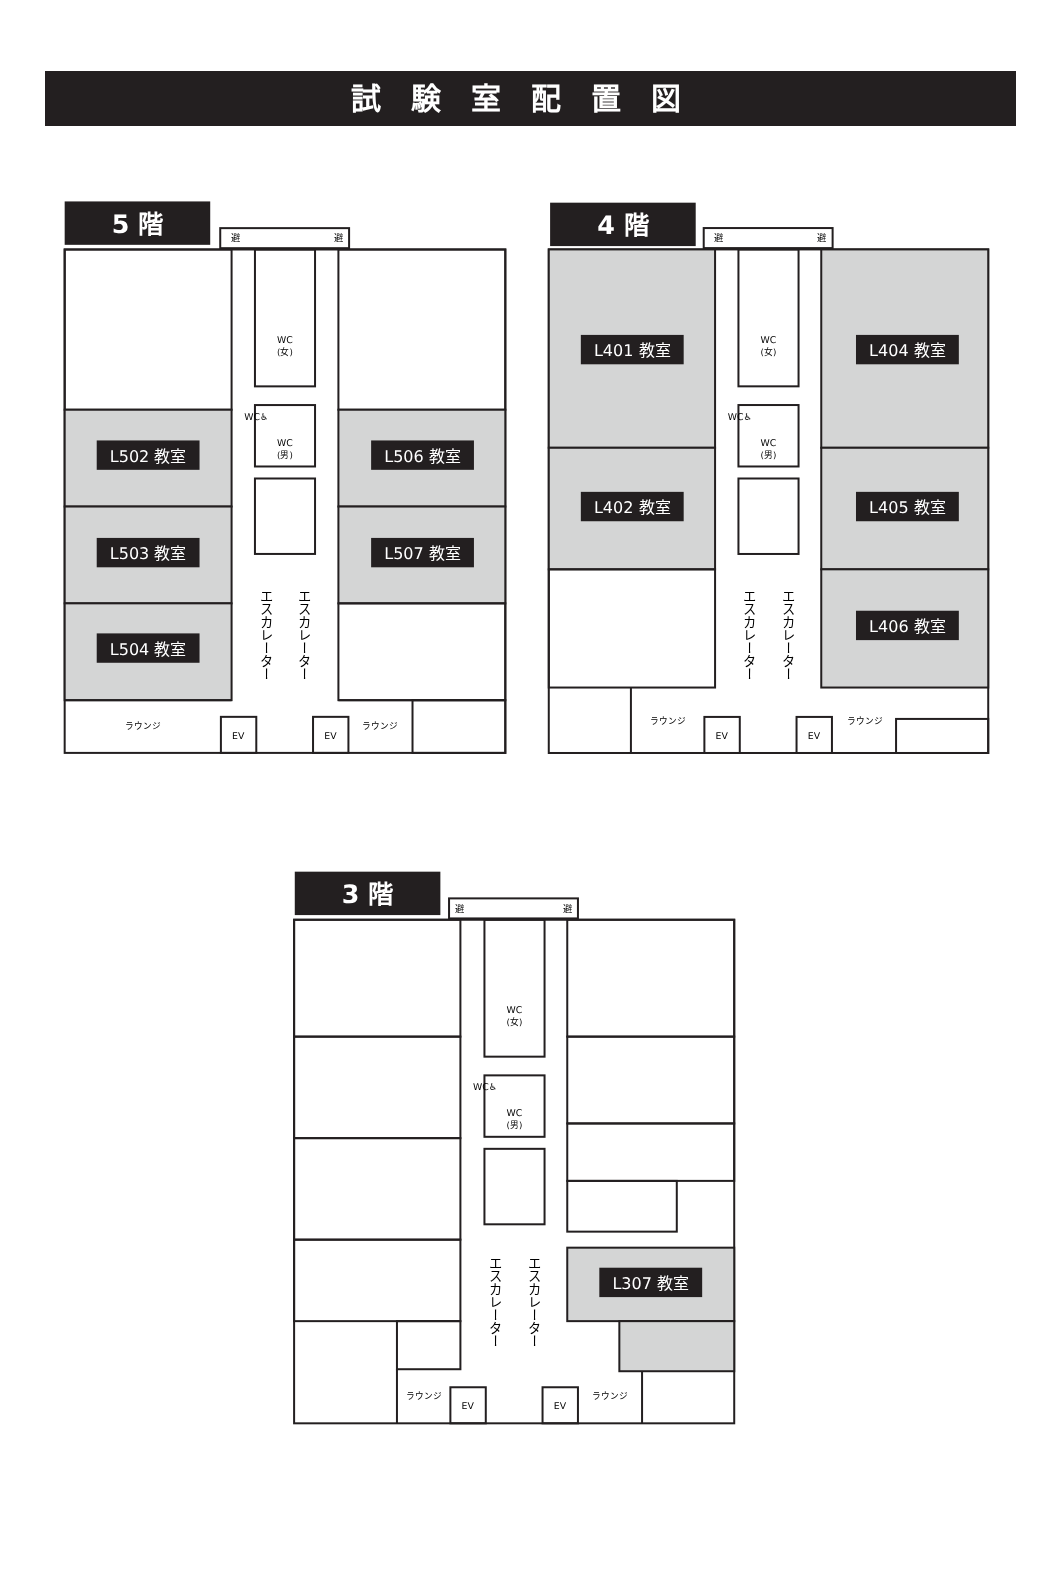試験室配置図
5 階
避
避
L502 教室
L503 教室
L504 教室
L506 教室
L507 教室
WC
(女)
WC♿
WC
(男)
エスカレーター
エスカレーター
ラウンジ
ラウンジ
EV
EV
4 階
避
避
L401 教室
L402 教室
L404 教室
L405 教室
L406 教室
WC
(女)
WC♿
WC
(男)
エスカレーター
エスカレーター
ラウンジ
ラウンジ
EV
EV
3 階
避
避
L307 教室
WC
(女)
WC♿
WC
(男)
エスカレーター
エスカレーター
ラウンジ
ラウンジ
EV
EV